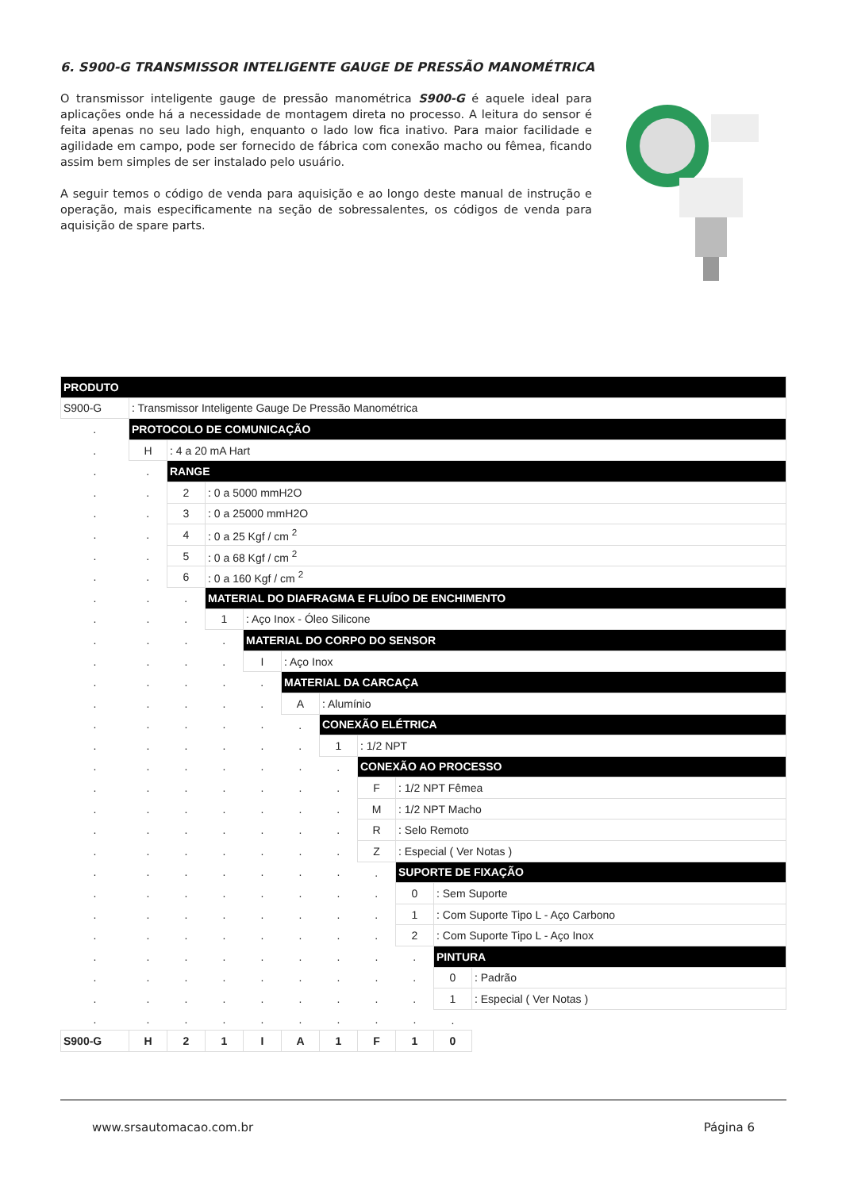6. S900-G TRANSMISSOR INTELIGENTE GAUGE DE PRESSÃO MANOMÉTRICA
O transmissor inteligente gauge de pressão manométrica S900-G é aquele ideal para aplicações onde há a necessidade de montagem direta no processo. A leitura do sensor é feita apenas no seu lado high, enquanto o lado low fica inativo. Para maior facilidade e agilidade em campo, pode ser fornecido de fábrica com conexão macho ou fêmea, ficando assim bem simples de ser instalado pelo usuário.
A seguir temos o código de venda para aquisição e ao longo deste manual de instrução e operação, mais especificamente na seção de sobressalentes, os códigos de venda para aquisição de spare parts.
| PRODUTO | | | | | | | | | | |
| S900-G | : Transmissor Inteligente Gauge De Pressão Manométrica | | | | | | | | | |
| . | PROTOCOLO DE COMUNICAÇÃO | | | | | | | | | |
| . | H | : 4 a 20 mA Hart | | | | | | | | |
| . | . | RANGE | | | | | | | | |
| . | . | 2 | : 0 a 5000 mmH2O | | | | | | | |
| . | . | 3 | : 0 a 25000 mmH2O | | | | | | | |
| . | . | 4 | : 0 a 25 Kgf / cm <sup>2</sup> | | | | | | | |
| . | . | 5 | : 0 a 68 Kgf / cm <sup>2</sup> | | | | | | | |
| . | . | 6 | : 0 a 160 Kgf / cm <sup>2</sup> | | | | | | | |
| . | . | . | MATERIAL DO DIAFRAGMA E FLUÍDO DE ENCHIMENTO | | | | | | | |
| . | . | . | 1 | : Aço Inox - Óleo Silicone | | | | | | |
| . | . | . | . | MATERIAL DO CORPO DO SENSOR | | | | | | |
| . | . | . | . | I | : Aço Inox | | | | | |
| . | . | . | . | . | MATERIAL DA CARCAÇA | | | | | |
| . | . | . | . | . | A | : Alumínio | | | | |
| . | . | . | . | . | . | CONEXÃO ELÉTRICA | | | | |
| . | . | . | . | . | . | 1 | : 1/2 NPT | | | |
| . | . | . | . | . | . | . | CONEXÃO AO PROCESSO | | | |
| . | . | . | . | . | . | . | F | : 1/2 NPT Fêmea | | |
| . | . | . | . | . | . | . | M | : 1/2 NPT Macho | | |
| . | . | . | . | . | . | . | R | : Selo Remoto | | |
| . | . | . | . | . | . | . | Z | : Especial ( Ver Notas ) | | |
| . | . | . | . | . | . | . | . | SUPORTE DE FIXAÇÃO | | |
| . | . | . | . | . | . | . | . | 0 | : Sem Suporte | |
| . | . | . | . | . | . | . | . | 1 | : Com Suporte Tipo L - Aço Carbono | |
| . | . | . | . | . | . | . | . | 2 | : Com Suporte Tipo L - Aço Inox | |
| . | . | . | . | . | . | . | . | . | PINTURA | |
| . | . | . | . | . | . | . | . | . | 0 | : Padrão |
| . | . | . | . | . | . | . | . | . | 1 | : Especial ( Ver Notas ) |
| . | . | . | . | . | . | . | . | . | . | |
| S900-G | H | 2 | 1 | I | A | 1 | F | 1 | 0 | |
www.srsautomacao.com.br Página 6